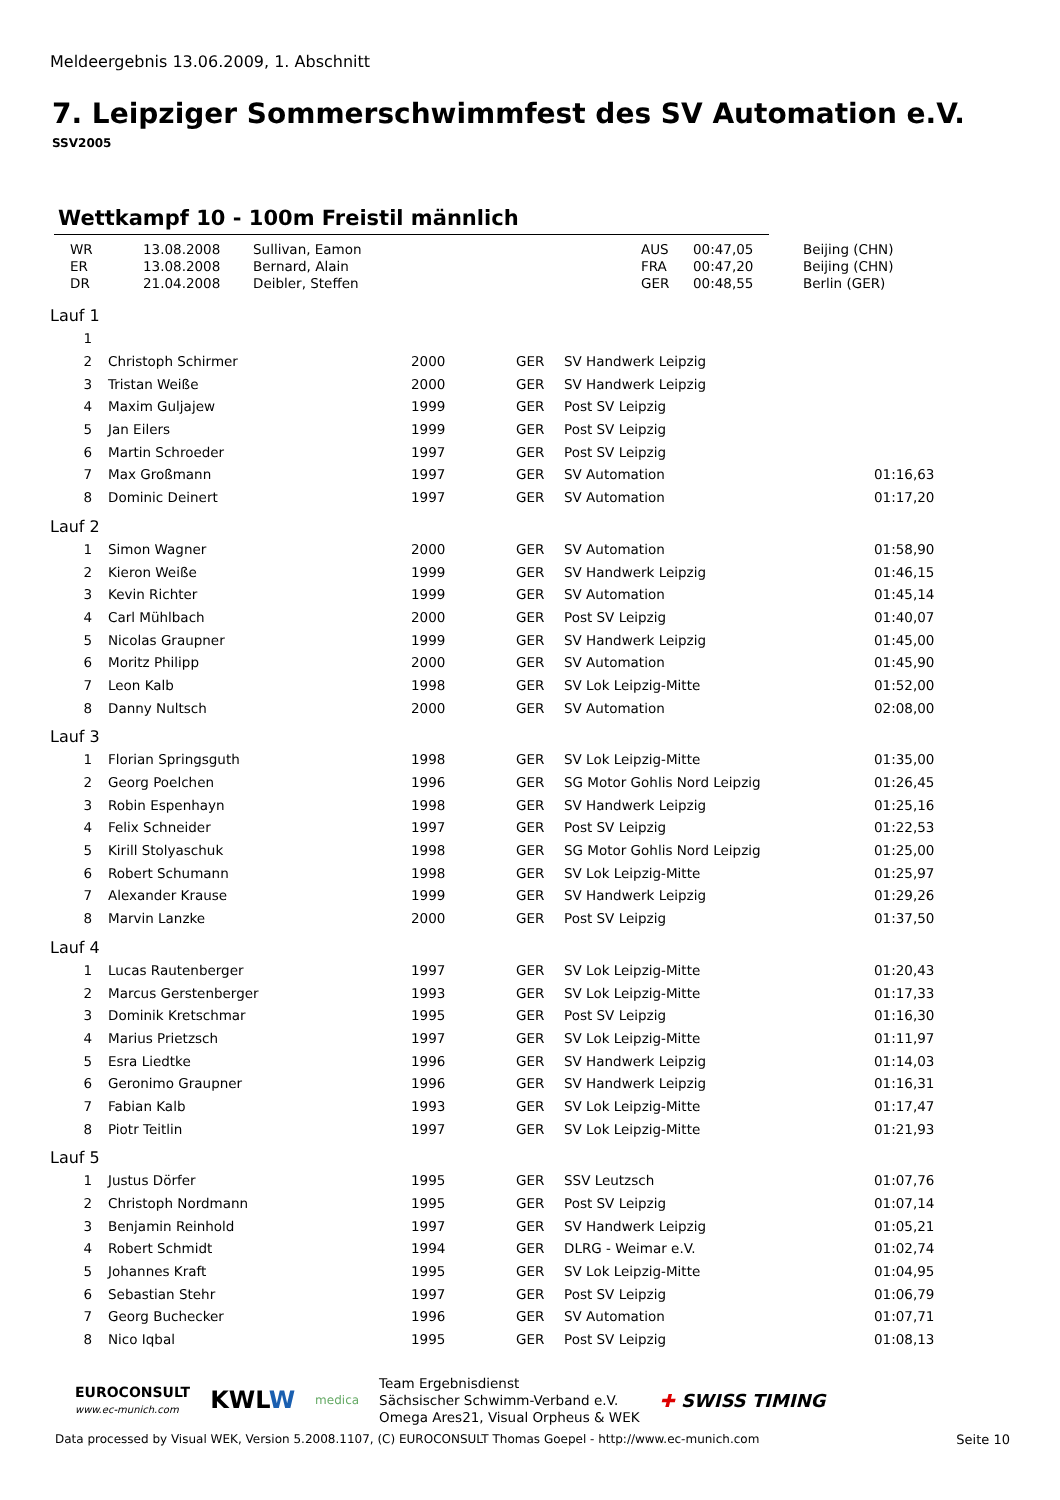Meldeergebnis 13.06.2009, 1. Abschnitt
7. Leipziger Sommerschwimmfest des SV Automation e.V.
SSV2005
Wettkampf 10 - 100m Freistil männlich
| | WR | 13.08.2008 | Sullivan, Eamon | AUS | 00:47,05 | Beijing (CHN) |
| | ER | 13.08.2008 | Bernard, Alain | FRA | 00:47,20 | Beijing (CHN) |
| | DR | 21.04.2008 | Deibler, Steffen | GER | 00:48,55 | Berlin (GER) |
Lauf 1
| 1 | | | | | | |
| 2 | | Christoph Schirmer | 2000 | GER | SV Handwerk Leipzig | |
| 3 | | Tristan Weiße | 2000 | GER | SV Handwerk Leipzig | |
| 4 | | Maxim Guljajew | 1999 | GER | Post SV Leipzig | |
| 5 | | Jan Eilers | 1999 | GER | Post SV Leipzig | |
| 6 | | Martin Schroeder | 1997 | GER | Post SV Leipzig | |
| 7 | | Max Großmann | 1997 | GER | SV Automation | 01:16,63 |
| 8 | | Dominic Deinert | 1997 | GER | SV Automation | 01:17,20 |
Lauf 2
| 1 | | Simon Wagner | 2000 | GER | SV Automation | 01:58,90 |
| 2 | | Kieron Weiße | 1999 | GER | SV Handwerk Leipzig | 01:46,15 |
| 3 | | Kevin Richter | 1999 | GER | SV Automation | 01:45,14 |
| 4 | | Carl Mühlbach | 2000 | GER | Post SV Leipzig | 01:40,07 |
| 5 | | Nicolas Graupner | 1999 | GER | SV Handwerk Leipzig | 01:45,00 |
| 6 | | Moritz Philipp | 2000 | GER | SV Automation | 01:45,90 |
| 7 | | Leon Kalb | 1998 | GER | SV Lok Leipzig-Mitte | 01:52,00 |
| 8 | | Danny Nultsch | 2000 | GER | SV Automation | 02:08,00 |
Lauf 3
| 1 | | Florian Springsguth | 1998 | GER | SV Lok Leipzig-Mitte | 01:35,00 |
| 2 | | Georg Poelchen | 1996 | GER | SG Motor Gohlis Nord Leipzig | 01:26,45 |
| 3 | | Robin Espenhayn | 1998 | GER | SV Handwerk Leipzig | 01:25,16 |
| 4 | | Felix Schneider | 1997 | GER | Post SV Leipzig | 01:22,53 |
| 5 | | Kirill Stolyaschuk | 1998 | GER | SG Motor Gohlis Nord Leipzig | 01:25,00 |
| 6 | | Robert Schumann | 1998 | GER | SV Lok Leipzig-Mitte | 01:25,97 |
| 7 | | Alexander Krause | 1999 | GER | SV Handwerk Leipzig | 01:29,26 |
| 8 | | Marvin Lanzke | 2000 | GER | Post SV Leipzig | 01:37,50 |
Lauf 4
| 1 | | Lucas Rautenberger | 1997 | GER | SV Lok Leipzig-Mitte | 01:20,43 |
| 2 | | Marcus Gerstenberger | 1993 | GER | SV Lok Leipzig-Mitte | 01:17,33 |
| 3 | | Dominik Kretschmar | 1995 | GER | Post SV Leipzig | 01:16,30 |
| 4 | | Marius Prietzsch | 1997 | GER | SV Lok Leipzig-Mitte | 01:11,97 |
| 5 | | Esra Liedtke | 1996 | GER | SV Handwerk Leipzig | 01:14,03 |
| 6 | | Geronimo Graupner | 1996 | GER | SV Handwerk Leipzig | 01:16,31 |
| 7 | | Fabian Kalb | 1993 | GER | SV Lok Leipzig-Mitte | 01:17,47 |
| 8 | | Piotr Teitlin | 1997 | GER | SV Lok Leipzig-Mitte | 01:21,93 |
Lauf 5
| 1 | | Justus Dörfer | 1995 | GER | SSV Leutzsch | 01:07,76 |
| 2 | | Christoph Nordmann | 1995 | GER | Post SV Leipzig | 01:07,14 |
| 3 | | Benjamin Reinhold | 1997 | GER | SV Handwerk Leipzig | 01:05,21 |
| 4 | | Robert Schmidt | 1994 | GER | DLRG - Weimar e.V. | 01:02,74 |
| 5 | | Johannes Kraft | 1995 | GER | SV Lok Leipzig-Mitte | 01:04,95 |
| 6 | | Sebastian Stehr | 1997 | GER | Post SV Leipzig | 01:06,79 |
| 7 | | Georg Buchecker | 1996 | GER | SV Automation | 01:07,71 |
| 8 | | Nico Iqbal | 1995 | GER | Post SV Leipzig | 01:08,13 |
EUROCONSULT
www.ec-munich.com
KWLW
medica
Team Ergebnisdienst
Sächsischer Schwimm-Verband e.V.
Omega Ares21, Visual Orpheus & WEK
✚ SWISS TIMING
Data processed by Visual WEK, Version 5.2008.1107, (C) EUROCONSULT Thomas Goepel - http://www.ec-munich.com Seite 10